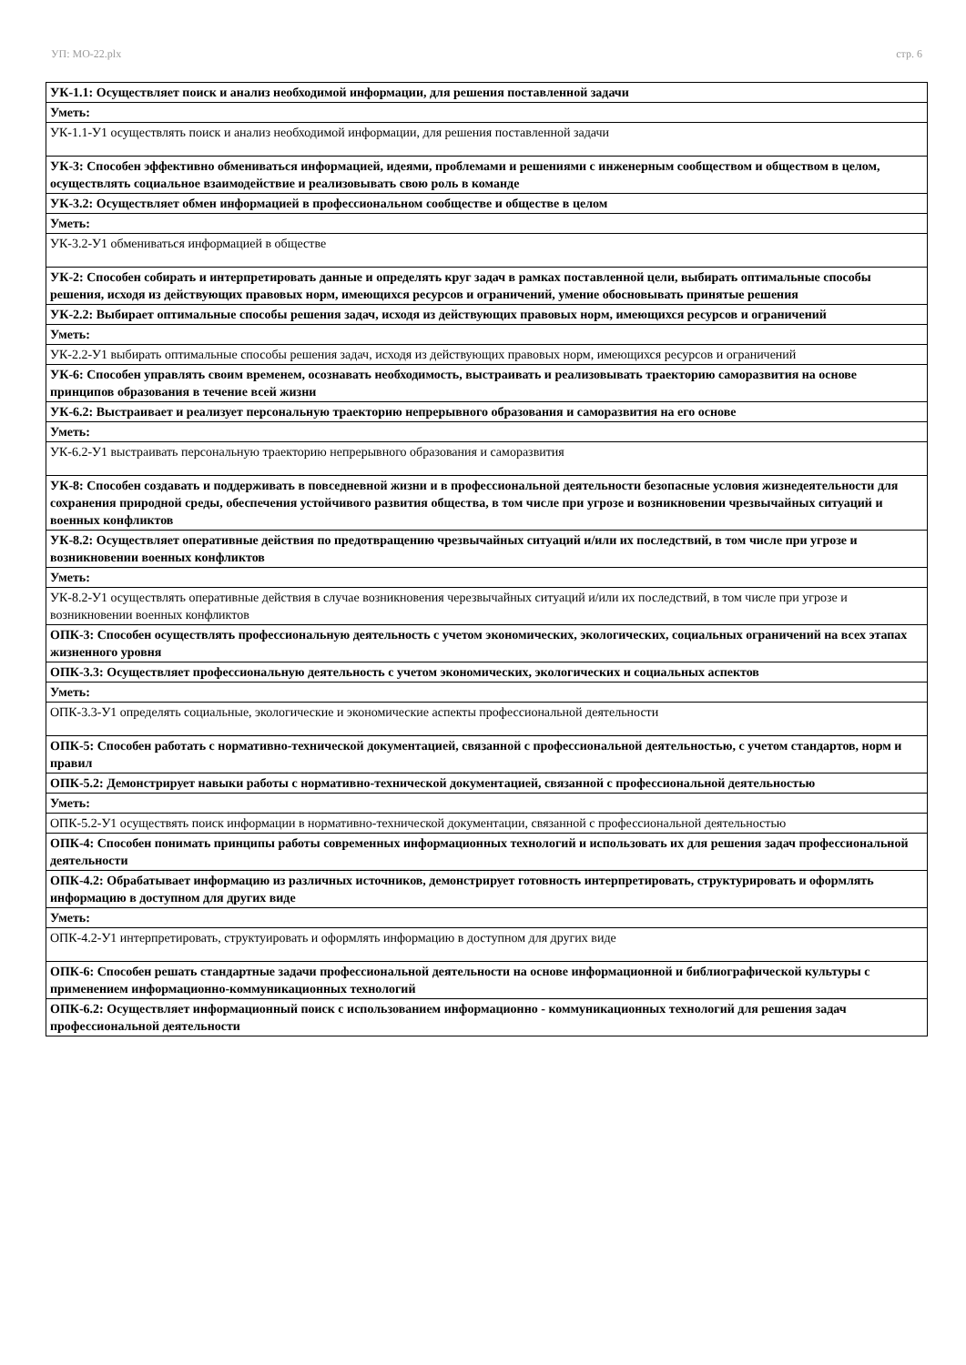УП: МО-22.plx стр. 6
| УК-1.1: Осуществляет поиск и анализ необходимой информации, для решения поставленной задачи |
| Уметь: |
| УК-1.1-У1 осуществлять поиск и анализ необходимой информации, для решения поставленной задачи |
| УК-3: Способен эффективно обмениваться информацией, идеями, проблемами и решениями с инженерным сообществом и обществом в целом, осуществлять социальное взаимодействие и реализовывать свою роль в команде |
| УК-3.2: Осуществляет обмен информацией в профессиональном сообществе и обществе в целом |
| Уметь: |
| УК-3.2-У1 обмениваться информацией в обществе |
| УК-2: Способен собирать и интерпретировать данные и определять круг задач в рамках поставленной цели, выбирать оптимальные способы решения, исходя из действующих правовых норм, имеющихся ресурсов и ограничений, умение обосновывать принятые решения |
| УК-2.2: Выбирает оптимальные способы решения задач, исходя из действующих правовых норм, имеющихся ресурсов и ограничений |
| Уметь: |
| УК-2.2-У1 выбирать оптимальные способы решения задач, исходя из действующих правовых норм, имеющихся ресурсов и ограничений |
| УК-6: Способен управлять своим временем, осознавать необходимость, выстраивать и реализовывать траекторию саморазвития на основе принципов образования в течение всей жизни |
| УК-6.2: Выстраивает и реализует персональную траекторию непрерывного образования и саморазвития на его основе |
| Уметь: |
| УК-6.2-У1 выстраивать персональную траекторию непрерывного образования и саморазвития |
| УК-8: Способен создавать и поддерживать в повседневной жизни и в профессиональной деятельности безопасные условия жизнедеятельности для сохранения природной среды, обеспечения устойчивого развития общества, в том числе при угрозе и возникновении чрезвычайных ситуаций и военных конфликтов |
| УК-8.2: Осуществляет оперативные действия по предотвращению чрезвычайных ситуаций и/или их последствий, в том числе при угрозе и возникновении военных конфликтов |
| Уметь: |
| УК-8.2-У1 осуществлять оперативные действия в случае возникновения черезвычайных ситуаций и/или их последствий, в том числе при угрозе и возникновении военных конфликтов |
| ОПК-3: Способен осуществлять профессиональную деятельность с учетом экономических, экологических, социальных ограничений на всех этапах жизненного уровня |
| ОПК-3.3: Осуществляет профессиональную деятельность с учетом экономических, экологических и социальных аспектов |
| Уметь: |
| ОПК-3.3-У1 определять социальные, экологические и экономические аспекты профессиональной деятельности |
| ОПК-5: Способен работать с нормативно-технической документацией, связанной с профессиональной деятельностью, с учетом стандартов, норм и правил |
| ОПК-5.2: Демонстрирует навыки работы с нормативно-технической документацией, связанной с профессиональной деятельностью |
| Уметь: |
| ОПК-5.2-У1 осуществять поиск информации в нормативно-технической документации, связанной с профессиональной деятельностью |
| ОПК-4: Способен понимать принципы работы современных информационных технологий и использовать их для решения задач профессиональной деятельности |
| ОПК-4.2: Обрабатывает информацию из различных источников, демонстрирует готовность интерпретировать, структурировать и оформлять информацию в доступном для других виде |
| Уметь: |
| ОПК-4.2-У1 интерпретировать, структуировать и оформлять информацию в доступном для других виде |
| ОПК-6: Способен решать стандартные задачи профессиональной деятельности на основе информационной и библиографической культуры с применением информационно-коммуникационных технологий |
| ОПК-6.2: Осуществляет информационный поиск с использованием информационно - коммуникационных технологий для решения задач профессиональной деятельности |